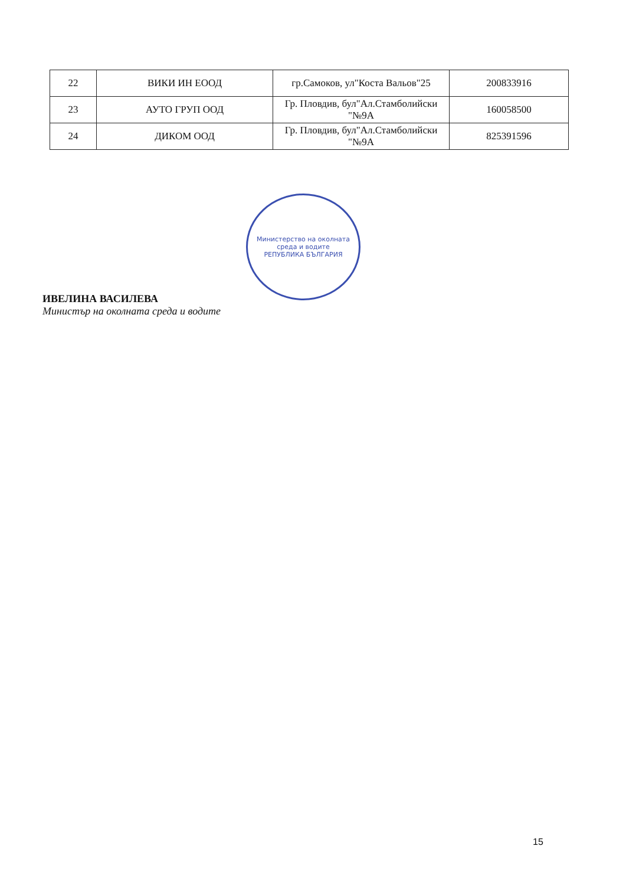| 22 | ВИКИ ИН ЕООД | гр.Самоков, ул"Коста Вальов"25 | 200833916 |
| 23 | АУТО ГРУП ООД | Гр. Пловдив, бул"Ал.Стамболийски "№9А | 160058500 |
| 24 | ДИКОМ ООД | Гр. Пловдив, бул"Ал.Стамболийски "№9А | 825391596 |
ИВЕЛИНА ВАСИЛЕВА
Министър на околната среда и водите
Министерство на околната среда и водите
РЕПУБЛИКА БЪЛГАРИЯ
15